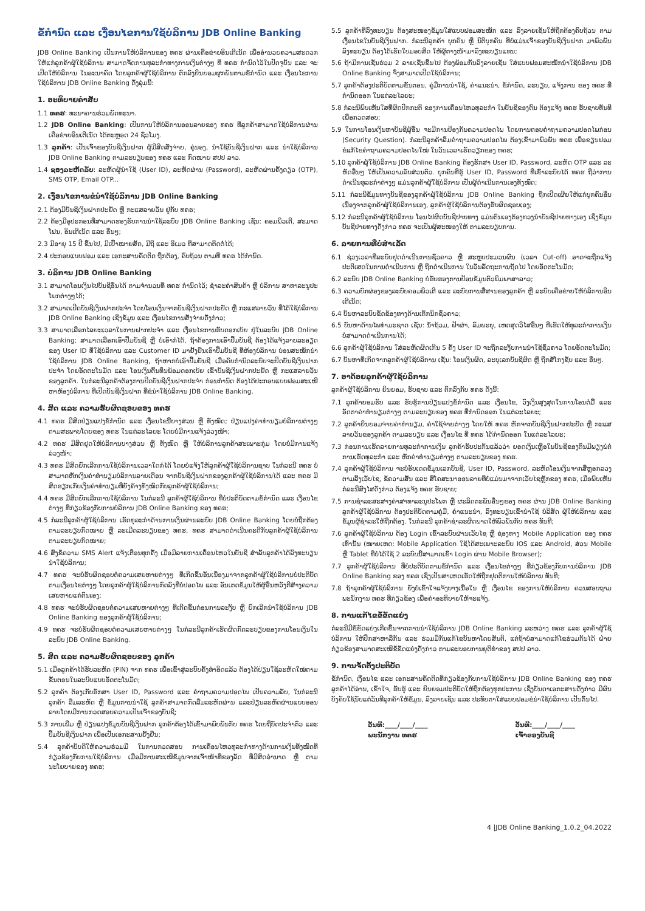ຂໍ້ກຳນົດ ແລະ ເງື່ອນໄຂການໃຊ້ບໍລິການ JDB Online Banking
JDB Online Banking ເປັນການໃຫ້ບໍລິການຂອງ ທຄຮ ຜ່ານເຄືອຂ່າຍອິນເຕີເນັດ ເພື່ອອຳນວຍຄວາມສະດວກໃຫ້ແກ່ລູກຄ້າຜູ້ໃຊ້ບໍລິການ ສາມາດຈັດການທຸລະກຳທາງການເງິນຕ່າງໆ ທີ່ ທຄຮ ກຳນົດໄວ້ໃນປັດຈຸບັນ ແລະ ຈະເປີດໃຫ້ບໍລິການ ໃນອະນາຄົດ ໂດຍລູກຄ້າຜູ້ໃຊ້ບໍລິການ ຕົກລົງຍິນຍອມຜູກພັນຕາມຂໍ້ກຳນົດ ແລະ ເງື່ອນໄຂການໃຊ້ບໍລິການ JDB Online Banking ດັ່ງລຸ່ມນີ້:
1. ອະທິບາຍຄຳສັບ
1.1 ທຄຮ: ທະນາຄານຮ່ວມພັດທະນາ.
1.2 JDB Online Banking: ເປັນການໃຫ້ບໍລິການອອນລາຍຂອງ ທຄຮ ທີ່ລູກຄ້າສາມາດໃຊ້ບໍລິການຜ່ານເຄືອຂ່າຍອິນເຕີເນັດ ໄດ້ຕະຫຼອດ 24 ຊົ່ວໂມງ.
1.3 ລູກຄ້າ: ເປັນເຈົ້າຂອງບັນຊີເງິນຝາກ ຜູ້ມີສິດສັ່ງຈ່າຍ, ຄູ່ນອງ, ນຳໃຊ້ບັນຊີເງິນຝາກ ແລະ ນຳໃຊ້ບໍລິການ JDB Online Banking ຕາມລະບຽບຂອງ ທຄຮ ແລະ ກົດໝາຍ ສປປ ລາວ.
1.4 ຊອງລະຫັດລັບ: ລະຫັດຜູ້ນຳໃຊ້ (User ID), ລະຫັດຜ່ານ (Password), ລະຫັດຜ່ານຄັ້ງດຽວ (OTP), SMS OTP, Email OTP...
2. ເງື່ອນໄຂການຂໍນຳໃຊ້ບໍລິການ JDB Online Banking
2.1 ຕ້ອງມີບັນຊີເງິນຝາກປະຢັດ ຫຼື ກະແສລາຍວັນ ຢູ່ກັບ ທຄຮ;
2.2 ຕ້ອງມີອຸປະກອນທີ່ສາມາດຮອງຮັບການນຳໃຊ້ລະບົບ JDB Online Banking ເຊັ່ນ: ຄອມພິວເຕີ, ສະມາດໂຟນ, ອິນເຕີເນັດ ແລະ ອື່ນໆ;
2.3 ມີອາຍຸ 15 ປີ ຂຶ້ນໄປ, ມີເປົ້າໝາຍສັດ, ມີຖີ ແລະ ອີເມວ ທີ່ສາມາດຕິດຕໍ່ໄດ້;
2.4 ປະກອບແບບຟອມ ແລະ ເອກະສານຄັດຕິດ ຖືກຕ້ອງ, ຄົບຖ້ວນ ຕາມທີ່ ທຄຮ ໄດ້ກຳນົດ.
3. ບໍລິການ JDB Online Banking
3.1 ສາມາດໂອນເງິນໄປບັນຊີອື່ນໄດ້ ຕາມຈຳນວນທີ່ ທຄຮ ກຳນົດໄວ້; ຊຳລະຄ່າສິນຄ້າ ຫຼື ບໍລິການ ສາທາລະນູປະໂພກຕ່າງໆໄດ້;
3.2 ສາມາດເປີດບັນຊີເງິນຝາກປະຈຳ ໂດຍໂອນເງິນຈາກບັນຊີເງິນຝາກປະຢັດ ຫຼື ກະແສລາຍວັນ ທີ່ໄດ້ໃຊ້ບໍລິການ JDB Online Banking ເຊິ່ງຂໍ້ມູນ ແລະ ເງື່ອນໄຂການສັ່ງຈ່າຍດັ່ງກ່າວ;
3.3 ສາມາດເລືອກໄລຍະເວລາໃນການຝາກປະຈຳ ແລະ ເງື່ອນໄຂການຮັບດອກເບ້ຍ ຢູ່ໃນລະບົບ JDB Online Banking; ສາມາດເລືອກເອົາປື້ມບັນຊີ ຫຼື ບໍ່ເອົາກໍໄດ້, ຖ້າຕ້ອງການເອົາປື້ມບັນຊີ ຕ້ອງໄດ້ແຈ້ງລາຍລະອຽດຂອງ User ID ທີ່ໃຊ້ບໍລິການ ແລະ Customer ID ມາຢັ້ງຢືນເອົາປື້ມບັນຊີ ທີ່ຫ້ອງບໍລິການ ບ່ອນສະໝັກນຳໃຊ້ບໍລິການ JDB Online Banking, ຖ້າຫາກບໍ່ເອົາປື້ມບັນຊີ ເມື່ອຄົບກຳນົດລະບົບຈະປິດບັນຊີເງິນຝາກປະຈຳ ໂດຍອັດຕະໂນມັດ ແລະ ໂອນເງິນຕົ້ນທຶນພ້ອມດອກເບ້ຍ ເຂົ້າບັນຊີເງິນຝາກປະຢັດ ຫຼື ກະແສລາຍວັນຂອງລູກຄ້າ. ໃນກໍລະນີລູກຄ້າຕ້ອງການປິດບັນຊີເງິນຝາກປະຈຳ ກ່ອນກຳນົດ ຕ້ອງໄດ້ປະກອບແບບຟອມສະເໜີຫາຫ້ອງບໍລິການ ທີ່ເປີດບັນຊີເງິນຝາກ ທີ່ຂໍນຳໃຊ້ບໍລິການ JDB Online Banking.
4. ສິດ ແລະ ຄວາມຮັບຜິດຊອບຂອງ ທຄຮ
4.1 ທຄຮ ມີສິດປ່ຽນແປງຂໍ້ກຳນົດ ແລະ ເງື່ອນໄຂນີ້ບາງສ່ວນ ຫຼື ທັງໝົດ; ປ່ຽນແປງຄ່າທຳນຽມບໍລິການຕ່າງໆ ຕາມສະພາບໂດຍຂອງ ທຄຮ ໃນແຕ່ລະໄລຍະ ໂດຍບໍ່ມີການແຈ້ງລ່ວງໜ້າ;
4.2 ທຄຮ ມີສິດຢຸດໃຫ້ບໍລິການບາງສ່ວນ ຫຼື ທັງໝົດ ຫຼື ໃຫ້ບໍລິການລູກຄ້າສະເພາະກຸ່ມ ໂດຍບໍ່ມີການແຈ້ງລ່ວງໜ້າ;
4.3 ທຄຮ ມີສິດຍົກເລີກການໃຊ້ບໍລິການເວລາໃດກໍໄດ້ ໂດຍບໍ່ແຈ້ງໃຫ້ລູກຄ້າຜູ້ໃຊ້ບໍລິການຊາບ ໃນກໍລະນີ ທຄຮ ບໍ່ສາມາດຫັກເງິນຄ່າທຳນຽມບໍລິການລາຍເດືອນ ຈາກບັນຊີເງິນຝາກຂອງລູກຄ້າຜູ້ໃຊ້ບໍລິການໄດ້ ແລະ ທຄຮ ມີສິດຮຽກເກັບເງິນຄ່າທຳນຽມທີ່ຍັງຄ້າງທັງໝົດກັບລູກຄ້າຜູ້ໃຊ້ບໍລິການ;
4.4 ທຄຮ ມີສິດຍົກເລີກການໃຊ້ບໍລິການ ໃນກໍລະນີ ລູກຄ້າຜູ້ໃຊ້ບໍລິການ ທີ່ບໍ່ປະຕິບັດຕາມຂໍ້ກຳນົດ ແລະ ເງື່ອນໄຂຕ່າງໆ ທີ່ກ່ຽວຂ້ອງກັບການບໍລິການ JDB Online Banking ຂອງ ທຄຮ;
4.5 ກໍລະນີລູກຄ້າຜູ້ໃຊ້ບໍລິການ ເຮັດທຸລະກຳດ້ານການເງິນຜ່ານລະບົບ JDB Online Banking ໂດຍບໍ່ຖືກຕ້ອງຕາມລະບຽບກົດໝາຍ ຫຼື ລະເມີດລະບຽບຂອງ ທຄຮ, ທຄຮ ສາມາດດຳເນີນຄະດີກັບລູກຄ້າຜູ້ໃຊ້ບໍລິການ ຕາມລະບຽບກົດໝາຍ;
4.6 ສົ່ງຂໍ້ຄວາມ SMS Alert ແຈ້ງເຕືອນທຸກຄັ້ງ ເມື່ອມີລາຍການເຄື່ອນໄຫວໃນບັນຊີ ສຳລັບລູກຄ້າໄດ້ລົງທະບຽນນຳໃຊ້ບໍລິການ;
4.7 ທຄຮ ຈະບໍ່ຮັບຜິດຊອບຕໍ່ຄວາມເສຍຫາຍຕ່າງໆ ທີ່ເກີດຂຶ້ນອັນເນື່ອງມາຈາກລູກຄ້າຜູ້ໃຊ້ບໍລິການບໍ່ປະຕິບັດຕາມເງື່ອນໄຂຕ່າງໆ ໂດຍລູກຄ້າຜູ້ໃຊ້ບໍລິການກົດລົງທີ່ບໍ່ປອດໄພ ແລະ ອັນເຕດຂໍ້ມູນໃຫ້ຜູ້ອື່ນຫວັງກີສ້າງຄວາມເສຍຫາຍແກ່ຕົນເອງ;
4.8 ທຄຮ ຈະບໍ່ຮັບຜິດຊອບຕໍ່ຄວາມເສຍຫາຍຕ່າງໆ ທີ່ເກີດຂຶ້ນກ່ອນການລະງັບ ຫຼື ຍົກເລີກນຳໃຊ້ບໍລິການ JDB Online Banking ຂອງລູກຄ້າຜູ້ໃຊ້ບໍລິການ;
4.9 ທຄຮ ຈະບໍ່ຮັບຜິດຊອບຕໍ່ຄວາມເສຍຫາຍຕ່າງໆ ໃນກໍລະນີລູກຄ້າເຮັດຜິດກົດລະບຽບຂອງການໂອນເງິນໃນລະບົບ JDB Online Banking.
5. ສິດ ແລະ ຄວາມຮັບຜິດຊອບຂອງ ລູກຄ້າ
5.1 ເມື່ອລູກຄ້າໄດ້ຮັບລະຫັດ (PIN) ຈາກ ທຄຮ ເພື່ອເຂົ້າສູ່ລະບົບຄັ້ງທຳອິດແລ້ວ ຕ້ອງໄດ້ປ່ຽນໃຊ້ລະຫັດໃໝ່ຕາມຂັ້ນຕອນໃນລະບົບແບບອັດຕະໂນມັດ;
5.2 ລູກຄ້າ ຕ້ອງເກັບຮັກສາ User ID, Password ແລະ ຄຳຖາມຄວາມປອດໄພ ເປັນຄວາມລັບ, ໃນກໍລະນີລູກຄ້າ ລືມລະຫັດ ຫຼື ຂໍ້ມູນການນຳໃຊ້ ລູກຄ້າສາມາດກົດລືມລະຫັດຜ່ານ ແລະປ່ຽນລະຫັດຜ່ານແບບອອນລາຍໂດຍມີການກວດສອບຄວາມເປັນເຈົ້າຂອງບັນຊີ;
5.3 ການເພີ່ມ ຫຼື ປ່ຽນແປງຂໍ້ມູນບັນຊີເງິນຝາກ ລູກຄ້າຕ້ອງໄດ້ເຂົ້າມາພົບພັນກັບ ທຄຮ ໂດຍຖືບັດປະຈຳຕົວ ແລະ ປື້ມບັນຊີເງິນຝາກ ເພື່ອເປັນເອກະສານຢັ້ງຢືນ;
5.4 ລູກຄ້າບັບດີໃຫ້ຄວາມຮ່ວມມື ໃນການກວດສອບ ການເຄື່ອນໄຫວທຸລະກຳທາງດ້ານການເງິນທັງໝົດທີ່ກ່ຽວຂ້ອງກັບການໃຊ້ບໍລິການ ເມື່ອມີການສະເໜີຂໍ້ມູນຈາກເຈົ້າໜ້າທີ່ຂອງລັດ ທີ່ມີສິດອຳນາດ ຫຼື ຕາມນະໂຍບາຍຂອງ ທຄຮ;
5.5 ລູກຄ້າທີ່ລົງທະບຽນ ຕ້ອງສະໜອງຂໍ້ມູນໃສ່ແບບຟອມສະໝັກ ແລະ ລົງລາຍເຊັນໃຫ້ຖືກຕ້ອງຄົບຖ້ວນ ຕາມເງື່ອນໄຂໃນບັນຊີເງິນຝາກ. ກໍລະນີລູກຄ້າ ບຸກຄົນ ຫຼື ນິຕິບຸກຄົນ ທີ່ບໍ່ແມ່ນເຈົ້າຂອງບັນຊີເງິນຝາກ ມາພົວພັນລົງທະບຽນ ຕ້ອງໄດ້ເຮັດໃບມອບສິດ ໃຫ້ຜູ້ຕາງໜ້າມາລົງທະບຽນແທນ;
5.6 ຖ້າມີການເຊັນຮ່ວມ 2 ລາຍເຊັນຂຶ້ນໄປ ຕ້ອງພ້ອມກັນລົງລາຍເຊັນ ໃສ່ແບບຟອມສະໝັກນຳໃຊ້ບໍລິການ JDB Online Banking ຈຶ່ງສາມາດເປີດໃຊ້ບໍລິການ;
5.7 ລູກຄ້າຕ້ອງປະຕິບັດຕາມຂັ້ນຕອນ, ຄູ່ມືການນຳໃຊ້, ຄຳແນະນຳ, ຂໍ້ກຳນົດ, ລະບຽບ, ແຈ້ງການ ຂອງ ທຄຮ ທີ່ກຳນົດອອກ ໃນແຕ່ລະໄລຍະ;
5.8 ກໍລະນີພົບເຫັນໃສທີ່ຜິດປົກກະຕິ ຂອງການເຄື່ອນໄຫວທຸລະກຳ ໃນບັນຊີຂອງຕົນ ຕ້ອງແຈ້ງ ທຄຮ ຮັບຊາບທັນທີ ເພື່ອກວດສອບ;
5.9 ໃນການໂອນເງິນຫາບັນຊີຜູ້ອື່ນ ຈະມີການປ້ອງກັນຄວາມປອດໄພ ໂດຍການຕອບຄຳຖາມຄວາມປອດໄພກ່ອນ (Security Question). ກໍລະນີລູກຄ້າລືມຄຳຖາມຄວາມປອດໄພ ຕ້ອງເຂົ້າມາພົວພັນ ທຄຮ ເພື່ອຂຽນຟອມຂໍແກ້ໄຂຄຳຖາມຄວາມປອດໄພໃໝ່ ໃນວັນເວລາເຮັດວຽກຂອງ ທຄຮ;
5.10 ລູກຄ້າຜູ້ໃຊ້ບໍລິການ JDB Online Banking ຕ້ອງຮັກສາ User ID, Password, ລະຫັດ OTP ແລະ ລະຫັດອື່ນໆ ໃຫ້ເປັນຄວາມລັບສ່ວນຕົວ. ບຸກຄົນທີ່ຮູ້ User ID, Password ທີ່ເຂົ້າລະບົບໄດ້ ທຄຮ ຖືວ່າການດຳເນີນທຸລະກຳຕ່າງໆ ແມ່ນລູກຄ້າຜູ້ໃຊ້ບໍລິການ ເປັນຜູ້ດຳເນີນການເອງທັງໝົດ;
5.11 ກໍລະນີຂໍ້ມູນທາງບັນຊີຂອງລູກຄ້າຜູ້ໃຊ້ບໍລິການ JDB Online Banking ຖືກເປີດເຜີຍໃຫ້ແກ່ບຸກຄົນອື່ນ ເນື່ອງຈາກລູກຄ້າຜູ້ໃຊ້ບໍລິການເອງ, ລູກຄ້າຜູ້ໃຊ້ບໍລິການຕ້ອງຮັບຜິດຊອບເອງ;
5.12 ກໍລະນີລູກຄ້າຜູ້ໃຊ້ບໍລິການ ໂອນໄປຜິດບັນຊີປາຍທາງ ແມ່ນຕົນເອງຕ້ອງທວງນຳບັນຊີປາຍທາງເອງ ເຊິ່ງຂໍ້ມູນບັນຊີປາຍທາງດັ່ງກ່າວ ທຄຮ ຈະເປັນຜູ້ສະໜອງໃຫ້ ຕາມລະບຽບການ.
6. ລາຍການທີ່ບໍ່ສຳເລັດ
6.1 ຊ່ວງເວລາທີ່ລະບົບຢຸດດຳເນີນການຊົ່ວຄາວ ຫຼື ສະຫຼຸບປະມວນຜົນ (ເວລາ Cut-off) ອາດຈະຖືກແຈ້ງປະຕິເສດໃນການດຳເນີນການ ຫຼື ຖືກດຳເນີນການ ໃນວັນລັດຖະການຖັດໄປ ໂດຍອັດຕະໂນມັດ;
6.2 ລະບົບ JDB Online Banking ບໍ່ຮັບຮອງການປ້ອນຂໍ້ມູນຕົວພິມພາສາລາວ;
6.3 ຄວາມບົກຜ່ອງຂອງລະບົບຄອມພິວເຕີ ແລະ ລະບົບການສື່ສານຂອງລູກຄ້າ ຫຼື ລະບົບເຄືອຂ່າຍໃຫ້ບໍລິການອິນເຕີເນັດ;
6.4 ບັນຫາລະບົບຂັດຂ້ອງທາງດ້ານເຕັກນິກຊົ່ວຄາວ;
6.5 ບັນຫາດ້ານໄພທຳມະຊາດ ເຊັ່ນ: ນ້ຳຖ້ວມ, ຟ້າຜ່າ, ລົມພະຍຸ, ເຫດສຸດວິໄສອື່ນໆ ທີ່ເຮັດໃຫ້ທຸລະກຳການເງິນບໍ່ສາມາດດຳເນີນການໄດ້;
6.6 ລູກຄ້າຜູ້ໃຊ້ບໍລິການ ໃສ່ລະຫັດຜິດເກີນ 5 ຄັ້ງ User ID ຈະຖືກລະງັບການນຳໃຊ້ຊົ່ວຄາວ ໂດຍອັດຕະໂນມັດ;
6.7 ບັນຫາທີ່ເກີດຈາກລູກຄ້າຜູ້ໃຊ້ບໍລິການ ເຊັ່ນ: ໂອນເງິນຜິດ, ລະບຸເລກບັນຊີຜິດ ຫຼື ຖືກສໍ້ໂກງຊັບ ແລະ ອື່ນໆ.
7. ອາດ້ອຍລູກຄ້າຜູ້ໃຊ້ບໍລິການ
ລູກຄ້າຜູ້ໃຊ້ບໍລິການ ຍິນຍອມ, ຮັບຊາບ ແລະ ຕົກລົງກັບ ທຄຮ ດັ່ງນີ້:
7.1 ລູກຄ້າຍອມຮັບ ແລະ ຮັບຮູ້ການປ່ຽນແປງຂໍ້ກຳນົດ ແລະ ເງື່ອນໄຂ, ວົງເງິນສູງສຸດໃນການໂອນຕໍ່ມື້ ແລະ ອັດຕາຄ່າທຳນຽມຕ່າງໆ ຕາມລະບຽບຂອງ ທຄຮ ທີ່ກຳນົດອອກ ໃນແຕ່ລະໄລຍະ;
7.2 ລູກຄ້າຍິນຍອມຈ່າຍຄ່າທຳນຽມ, ຄ່າໃຊ້ຈ່າຍຕ່າງໆ ໂດຍໃຫ້ ທຄຮ ຫັກຈາກບັນຊີເງິນຝາກປະຢັດ ຫຼື ກະແສລາຍວັນຂອງລູກຄ້າ ຕາມລະບຽບ ແລະ ເງື່ອນໄຂ ທີ່ ທຄຮ ໄດ້ກຳນົດອອກ ໃນແຕ່ລະໄລຍະ;
7.3 ກ່ອນການເຮັດລາຍການທຸລະກຳການເງິນ ລູກຄ້າຮັບປະກັນແລ້ວວ່າ ຍອດເງິນເຫຼືອໃນບັນຊີຂອງຕົນມີພຽງພໍຕໍ່ການເຮັດທຸລະກຳ ແລະ ຫັກຄ່າທຳນຽມຕ່າງໆ ຕາມລະບຽບຂອງ ທຄຮ.
7.4 ລູກຄ້າຜູ້ໃຊ້ບໍລິການ ຈະບໍ່ອັບເດດຂໍ້ມູນເລກບັນຊີ, User ID, Password, ລະຫັດໂອນເງິນຈາກສື່ຫຼອກລວງ ຕາມລິ້ງເວັບໄຊ, ຂໍ້ຄວາມສັ້ນ ແລະ ສື່ໂຄສະນາອອນລາຍທີ່ບໍ່ແມ່ນມາຈາກເວັບໄຊຫຼັກຂອງ ທຄຮ, ເມື່ອພົບເຫັນກໍລະນີສົງໄສດັ່ງກ່າວ ຕ້ອງແຈ້ງ ທຄຮ ຮັບຊາບ;
7.5 ການຊຳລະສະສາງຄ່າສາທາລະນູປະໂພກ ຫຼື ຜະລິດຕະພັນອື່ນໆຂອງ ທຄຮ ຜ່ານ JDB Online Banking ລູກຄ້າຜູ້ໃຊ້ບໍລິການ ຕ້ອງປະຕິບັດຕາມຄູ່ມື, ຄຳແນະນຳ, ລົງທະບຽນເຂົ້ານຳໃຊ້ ບໍລິສັດ ຜູ້ໃຫ້ບໍລິການ ແລະ ຂໍ້ມູນຜູ້ຊຳລະໃຫ້ຖືກຕ້ອງ. ໃນກໍລະນີ ລູກຄ້າຊຳລະຜິດພາດໃຫ້ພົວພັນກັບ ທຄຮ ທັນທີ;
7.6 ລູກຄ້າຜູ້ໃຊ້ບໍລິການ ຕ້ອງ Login ເຂົ້າລະບົບຜ່ານເວັບໄຊ ຫຼື ຊ່ອງທາງ Mobile Application ຂອງ ທຄຮ ເທົ່ານັ້ນ (ໝາຍເຫດ: Mobile Application ໃຊ້ໄດ້ສະເພາະລະບົບ IOS ແລະ Android, ສ່ວນ Mobile ຫຼື Tablet ທີ່ບໍ່ໄດ້ໃຊ້ 2 ລະບົບນີ້ສາມາດເຂົ້າ Login ຜ່ານ Mobile Browser);
7.7 ລູກຄ້າຜູ້ໃຊ້ບໍລິການ ທີ່ບໍ່ປະຕິບັດຕາມຂໍ້ກຳນົດ ແລະ ເງື່ອນໄຂຕ່າງໆ ທີ່ກ່ຽວຂ້ອງກັບການບໍລິການ JDB Online Banking ຂອງ ທຄຮ ເຊິ່ງເປັນສາເຫດເຮັດໃຫ້ຖືກຢຸດຕິການໃຫ້ບໍລິການ ທັນທີ;
7.8 ຖ້າລູກຄ້າຜູ້ໃຊ້ບໍລິການ ຍັງບໍ່ເຂົ້າໃຈແຈ້ງບາງເນື້ອໃນ ຫຼື ເງື່ອນໄຂ ຂອງການໃຫ້ບໍລິການ ຄວນສອບຖາມພະນັກງານ ທຄຮ ທີ່ກ່ຽວຂ້ອງ ເພື່ອຄຳອະທິບາຍໃຫ້ຈະແຈ້ງ.
8. ການແກ້ໄຂຂໍ້ຂັດແຍ່ງ
ກໍລະນີມີຂໍ້ຂັດແຍ່ງເກີດຂຶ້ນຈາກການນຳໃຊ້ບໍລິການ JDB Online Banking ລະຫວ່າງ ທຄຮ ແລະ ລູກຄ້າຜູ້ໃຊ້ບໍລິການ ໃຫ້ປຶກສາຫາລືກັນ ແລະ ຮ່ວມມືກັນແກ້ໄຂບັນຫາໂດຍສັນຕິ, ແຕ່ຖ້າບໍ່ສາມາດແກ້ໄຂຮ່ວມກັນໄດ້ ຝ່າຍກ່ຽວຂ້ອງສາມາດສະເໜີຂໍ້ຂັດແຍ່ງດັ່ງກ່າວ ຕາມລະບອບການຍຸຕິທຳຂອງ ສປປ ລາວ.
9. ການຈັດຕັ້ງປະຕິບັດ
ຂໍ້ກຳນົດ, ເງື່ອນໄຂ ແລະ ເອກະສານຄັດຕິດທີ່ກ່ຽວຂ້ອງກັບການໃຊ້ບໍລິການ JDB Online Banking ຂອງ ທຄຮ ລູກຄ້າໄດ້ອ່ານ, ເຂົ້າໃຈ, ຮັບຮູ້ ແລະ ຍິນຍອມປະຕິບັດໃຫ້ຖືກຕ້ອງທຸກປະການ ເຊິ່ງບັນດາເອກະສານດັ່ງກ່າວ ມີຜົນບັງຄັບໃຊ້ນັບແຕ່ວັນທີລູກຄ້າໃຫ້ຂໍ້ມູນ, ລົງລາຍເຊັນ ແລະ ປະທັບຕາໃສ່ແບບຟອມຂໍນຳໃຊ້ບໍລິການ ເປັນຕົ້ນໄປ.
ວັນທີ:____/____/____
ພະນັກງານ ທຄຮ
ວັນທີ:____/____/____
ເຈົ້າຂອງບັນຊີ
4 |JDB Online Banking_1.0.2_04.2022